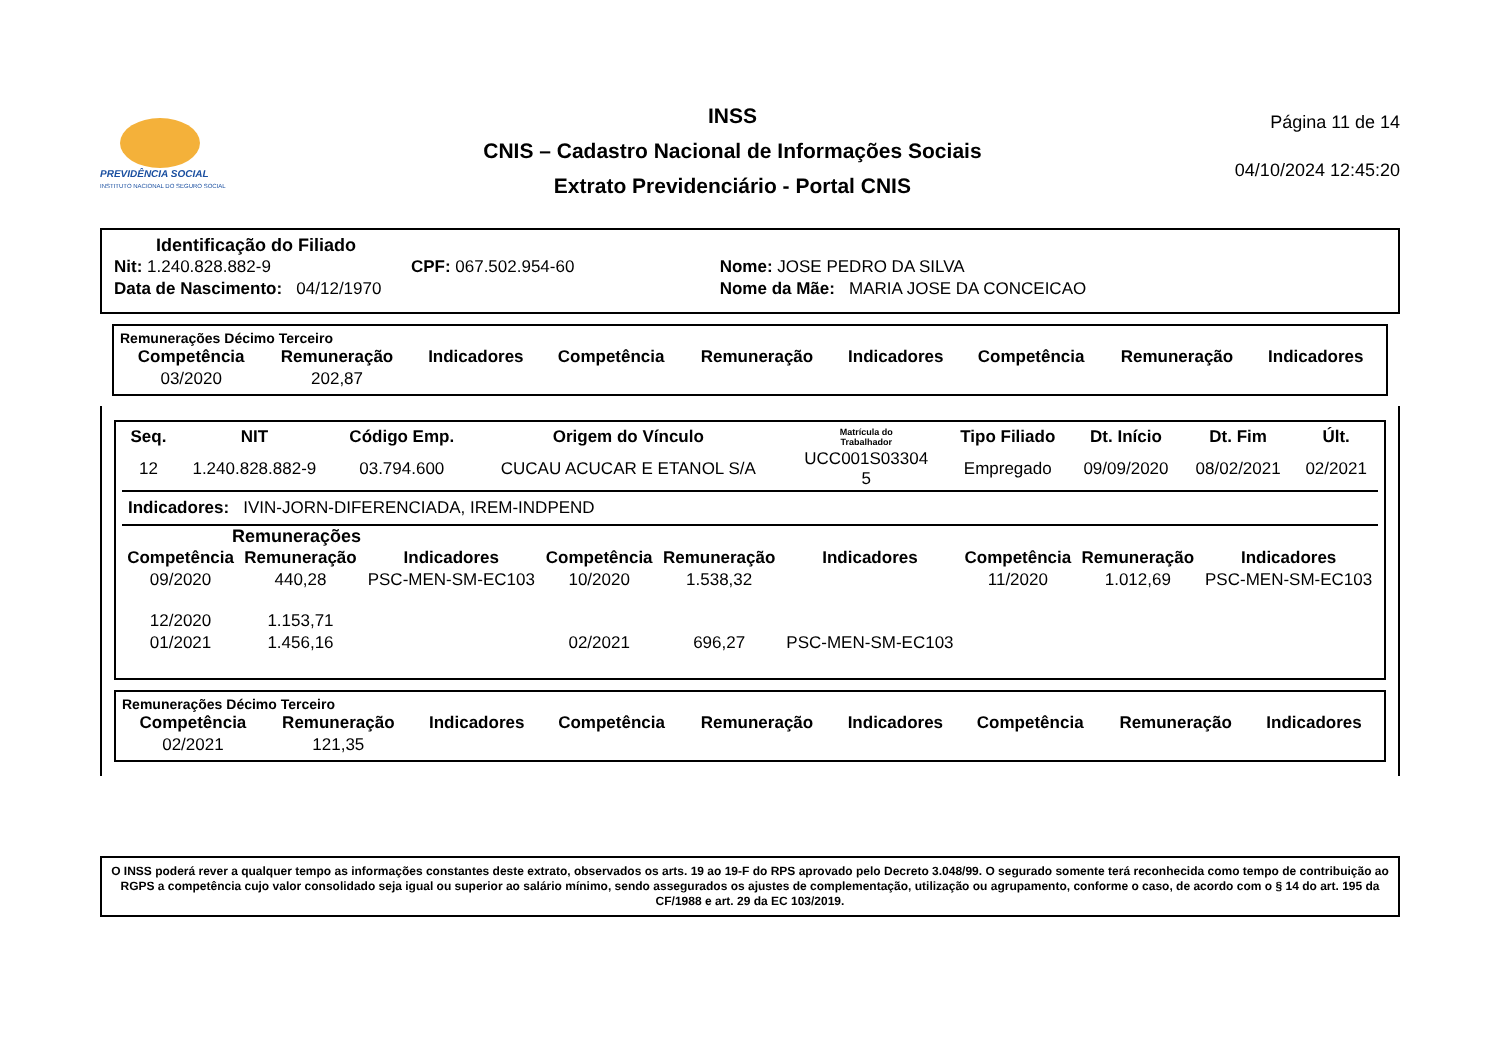PREVIDÊNCIA SOCIAL
INSTITUTO NACIONAL DO SEGURO SOCIAL
INSS
CNIS – Cadastro Nacional de Informações Sociais
Extrato Previdenciário - Portal CNIS
Página 11 de 14
04/10/2024 12:45:20
Identificação do Filiado
| Nit: 1.240.828.882-9 | CPF: 067.502.954-60 | Nome: JOSE PEDRO DA SILVA |
| Data de Nascimento: 04/12/1970 | | Nome da Mãe: MARIA JOSE DA CONCEICAO |
Remunerações Décimo Terceiro
| Competência | Remuneração | Indicadores | Competência | Remuneração | Indicadores | Competência | Remuneração | Indicadores |
| --- | --- | --- | --- | --- | --- | --- | --- | --- |
| 03/2020 | 202,87 | | | | | | | |
| Seq. | NIT | Código Emp. | Origem do Vínculo | Matrícula do Trabalhador | Tipo Filiado | Dt. Início | Dt. Fim | Últ. |
| --- | --- | --- | --- | --- | --- | --- | --- | --- |
| 12 | 1.240.828.882-9 | 03.794.600 | CUCAU ACUCAR E ETANOL S/A | UCC001S03304 5 | Empregado | 09/09/2020 | 08/02/2021 | 02/2021 |
Indicadores: IVIN-JORN-DIFERENCIADA, IREM-INDPEND
Remunerações
| Competência | Remuneração | Indicadores | Competência | Remuneração | Indicadores | Competência | Remuneração | Indicadores |
| --- | --- | --- | --- | --- | --- | --- | --- | --- |
| 09/2020 | 440,28 | PSC-MEN-SM-EC103 | 10/2020 | 1.538,32 | | 11/2020 | 1.012,69 | PSC-MEN-SM-EC103 |
| 12/2020 | 1.153,71 | | | | | | | |
| 01/2021 | 1.456,16 | | 02/2021 | 696,27 | PSC-MEN-SM-EC103 | | | |
Remunerações Décimo Terceiro
| Competência | Remuneração | Indicadores | Competência | Remuneração | Indicadores | Competência | Remuneração | Indicadores |
| --- | --- | --- | --- | --- | --- | --- | --- | --- |
| 02/2021 | 121,35 | | | | | | | |
O INSS poderá rever a qualquer tempo as informações constantes deste extrato, observados os arts. 19 ao 19-F do RPS aprovado pelo Decreto 3.048/99. O segurado somente terá reconhecida como tempo de contribuição ao RGPS a competência cujo valor consolidado seja igual ou superior ao salário mínimo, sendo assegurados os ajustes de complementação, utilização ou agrupamento, conforme o caso, de acordo com o § 14 do art. 195 da CF/1988 e art. 29 da EC 103/2019.